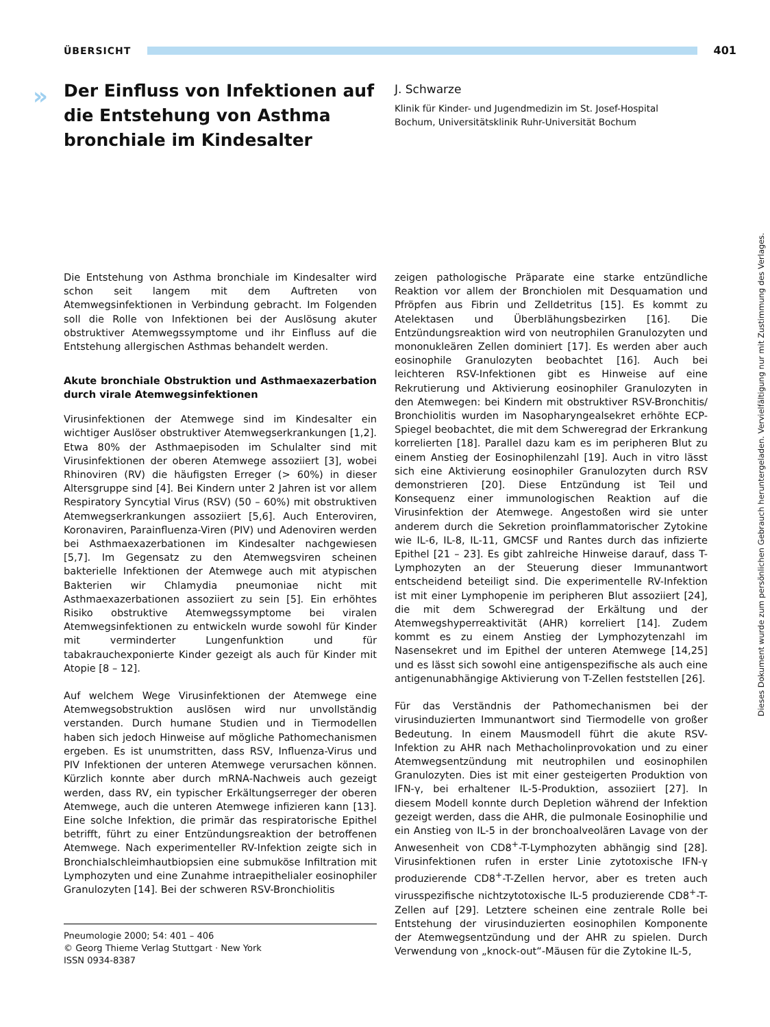ÜBERSICHT 401
»
Der Einfluss von Infektionen auf die Entstehung von Asthma bronchiale im Kindesalter
J. Schwarze
Klinik für Kinder- und Jugendmedizin im St. Josef-Hospital Bochum, Universitätsklinik Ruhr-Universität Bochum
Die Entstehung von Asthma bronchiale im Kindesalter wird schon seit langem mit dem Auftreten von Atemwegsinfektionen in Verbindung gebracht. Im Folgenden soll die Rolle von Infektionen bei der Auslösung akuter obstruktiver Atemwegssymptome und ihr Einfluss auf die Entstehung allergischen Asthmas behandelt werden.
Akute bronchiale Obstruktion und Asthmaexazerbation durch virale Atemwegsinfektionen
Virusinfektionen der Atemwege sind im Kindesalter ein wichtiger Auslöser obstruktiver Atemwegserkrankungen [1,2]. Etwa 80% der Asthmaepisoden im Schulalter sind mit Virusinfektionen der oberen Atemwege assoziiert [3], wobei Rhinoviren (RV) die häufigsten Erreger (> 60%) in dieser Altersgruppe sind [4]. Bei Kindern unter 2 Jahren ist vor allem Respiratory Syncytial Virus (RSV) (50 – 60%) mit obstruktiven Atemwegserkrankungen assoziiert [5,6]. Auch Enteroviren, Koronaviren, Parainfluenza-Viren (PIV) und Adenoviren werden bei Asthmaexazerbationen im Kindesalter nachgewiesen [5,7]. Im Gegensatz zu den Atemwegsviren scheinen bakterielle Infektionen der Atemwege auch mit atypischen Bakterien wir Chlamydia pneumoniae nicht mit Asthmaexazerbationen assoziiert zu sein [5]. Ein erhöhtes Risiko obstruktive Atemwegssymptome bei viralen Atemwegsinfektionen zu entwickeln wurde sowohl für Kinder mit verminderter Lungenfunktion und für tabakrauchexponierte Kinder gezeigt als auch für Kinder mit Atopie [8 – 12].
Auf welchem Wege Virusinfektionen der Atemwege eine Atemwegsobstruktion auslösen wird nur unvollständig verstanden. Durch humane Studien und in Tiermodellen haben sich jedoch Hinweise auf mögliche Pathomechanismen ergeben. Es ist unumstritten, dass RSV, Influenza-Virus und PIV Infektionen der unteren Atemwege verursachen können. Kürzlich konnte aber durch mRNA-Nachweis auch gezeigt werden, dass RV, ein typischer Erkältungserreger der oberen Atemwege, auch die unteren Atemwege infizieren kann [13]. Eine solche Infektion, die primär das respiratorische Epithel betrifft, führt zu einer Entzündungsreaktion der betroffenen Atemwege. Nach experimenteller RV-Infektion zeigte sich in Bronchialschleimhautbiopsien eine submuköse Infiltration mit Lymphozyten und eine Zunahme intraepithelialer eosinophiler Granulozyten [14]. Bei der schweren RSV-Bronchiolitis
Pneumologie 2000; 54: 401 – 406
© Georg Thieme Verlag Stuttgart · New York
ISSN 0934-8387
zeigen pathologische Präparate eine starke entzündliche Reaktion vor allem der Bronchiolen mit Desquamation und Pfröpfen aus Fibrin und Zelldetritus [15]. Es kommt zu Atelektasen und Überblähungsbezirken [16]. Die Entzündungsreaktion wird von neutrophilen Granulozyten und mononukleären Zellen dominiert [17]. Es werden aber auch eosinophile Granulozyten beobachtet [16]. Auch bei leichteren RSV-Infektionen gibt es Hinweise auf eine Rekrutierung und Aktivierung eosinophiler Granulozyten in den Atemwegen: bei Kindern mit obstruktiver RSV-Bronchitis/ Bronchiolitis wurden im Nasopharyngealsekret erhöhte ECP-Spiegel beobachtet, die mit dem Schweregrad der Erkrankung korrelierten [18]. Parallel dazu kam es im peripheren Blut zu einem Anstieg der Eosinophilenzahl [19]. Auch in vitro lässt sich eine Aktivierung eosinophiler Granulozyten durch RSV demonstrieren [20]. Diese Entzündung ist Teil und Konsequenz einer immunologischen Reaktion auf die Virusinfektion der Atemwege. Angestoßen wird sie unter anderem durch die Sekretion proinflammatorischer Zytokine wie IL-6, IL-8, IL-11, GMCSF und Rantes durch das infizierte Epithel [21 – 23]. Es gibt zahlreiche Hinweise darauf, dass T-Lymphozyten an der Steuerung dieser Immunantwort entscheidend beteiligt sind. Die experimentelle RV-Infektion ist mit einer Lymphopenie im peripheren Blut assoziiert [24], die mit dem Schweregrad der Erkältung und der Atemwegshyperreaktivität (AHR) korreliert [14]. Zudem kommt es zu einem Anstieg der Lymphozytenzahl im Nasensekret und im Epithel der unteren Atemwege [14,25] und es lässt sich sowohl eine antigenspezifische als auch eine antigenunabhängige Aktivierung von T-Zellen feststellen [26].
Für das Verständnis der Pathomechanismen bei der virusinduzierten Immunantwort sind Tiermodelle von großer Bedeutung. In einem Mausmodell führt die akute RSV-Infektion zu AHR nach Methacholinprovokation und zu einer Atemwegsentzündung mit neutrophilen und eosinophilen Granulozyten. Dies ist mit einer gesteigerten Produktion von IFN-γ, bei erhaltener IL-5-Produktion, assoziiert [27]. In diesem Modell konnte durch Depletion während der Infektion gezeigt werden, dass die AHR, die pulmonale Eosinophilie und ein Anstieg von IL-5 in der bronchoalveolären Lavage von der Anwesenheit von CD8<sup>+</sup>-T-Lymphozyten abhängig sind [28]. Virusinfektionen rufen in erster Linie zytotoxische IFN-γ produzierende CD8<sup>+</sup>-T-Zellen hervor, aber es treten auch virusspezifische nichtzytotoxische IL-5 produzierende CD8<sup>+</sup>-T-Zellen auf [29]. Letztere scheinen eine zentrale Rolle bei Entstehung der virusinduzierten eosinophilen Komponente der Atemwegsentzündung und der AHR zu spielen. Durch Verwendung von „knock-out“-Mäusen für die Zytokine IL-5,
Dieses Dokument wurde zum persönlichen Gebrauch heruntergeladen. Vervielfältigung nur mit Zustimmung des Verlages.